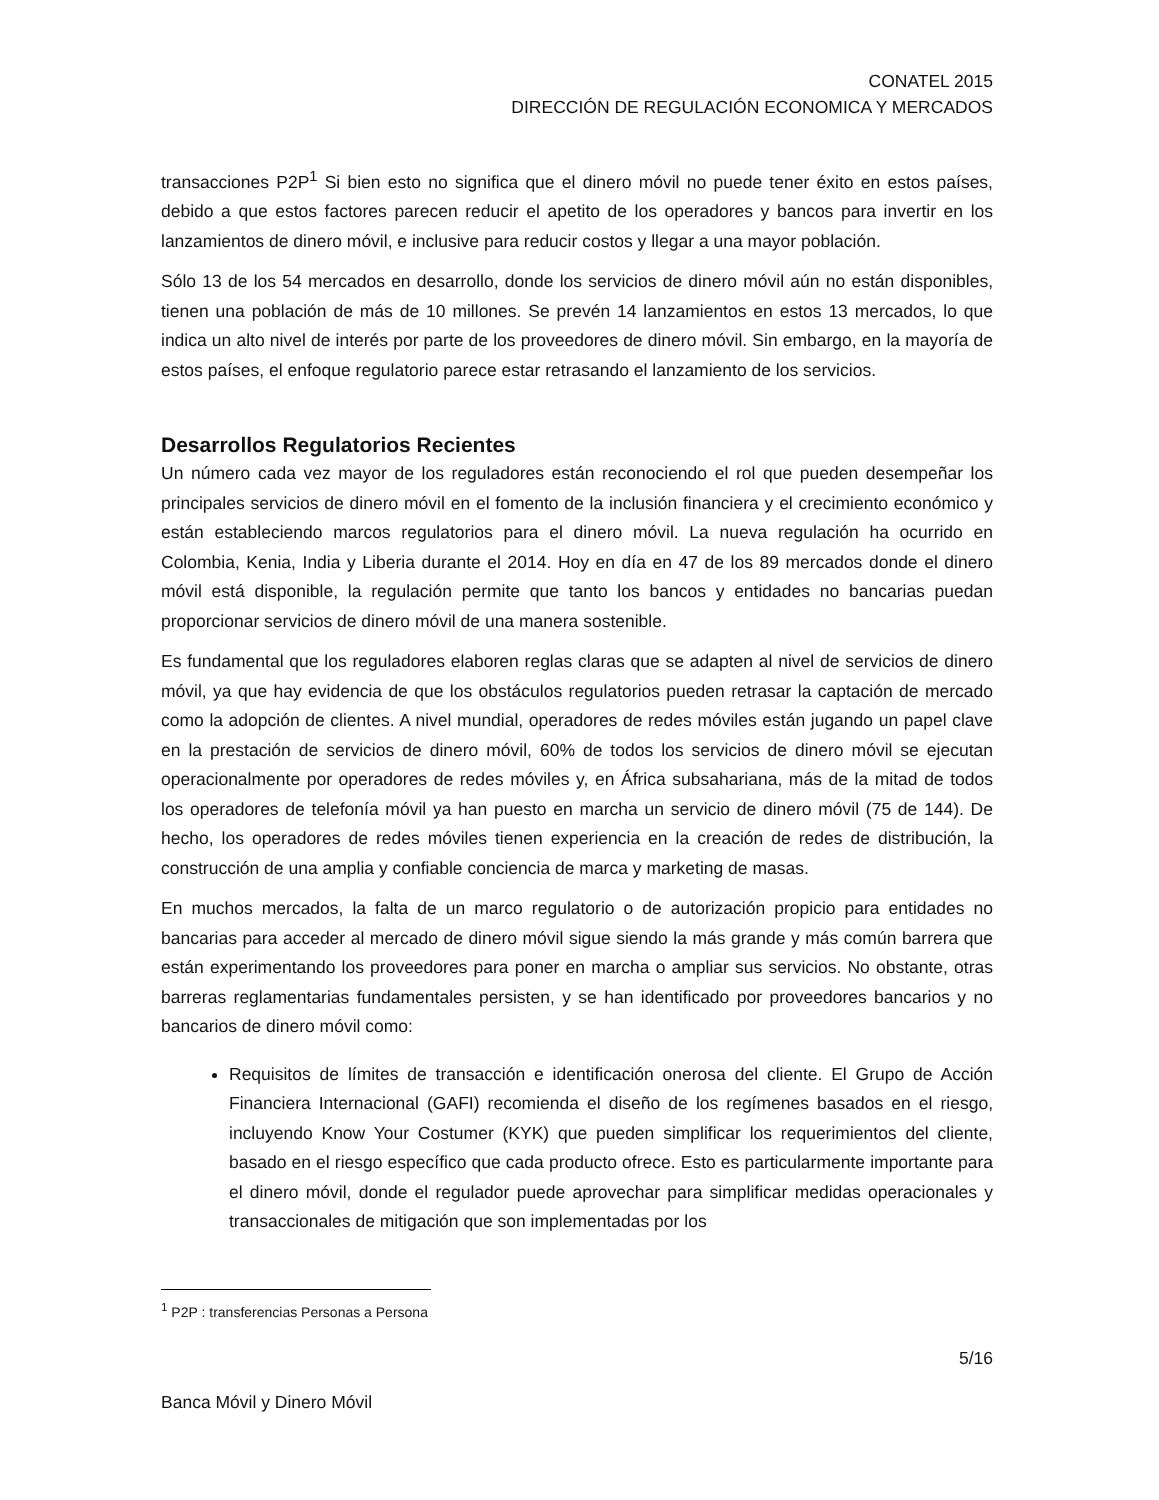CONATEL 2015
DIRECCIÓN DE REGULACIÓN ECONOMICA Y MERCADOS
transacciones P2P<sup>1</sup> Si bien esto no significa que el dinero móvil no puede tener éxito en estos países, debido a que estos factores parecen reducir el apetito de los operadores y bancos para invertir en los lanzamientos de dinero móvil, e inclusive para reducir costos y llegar a una mayor población.
Sólo 13 de los 54 mercados en desarrollo, donde los servicios de dinero móvil aún no están disponibles, tienen una población de más de 10 millones. Se prevén 14 lanzamientos en estos 13 mercados, lo que indica un alto nivel de interés por parte de los proveedores de dinero móvil. Sin embargo, en la mayoría de estos países, el enfoque regulatorio parece estar retrasando el lanzamiento de los servicios.
Desarrollos Regulatorios Recientes
Un número cada vez mayor de los reguladores están reconociendo el rol que pueden desempeñar los principales servicios de dinero móvil en el fomento de la inclusión financiera y el crecimiento económico y están estableciendo marcos regulatorios para el dinero móvil. La nueva regulación ha ocurrido en Colombia, Kenia, India y Liberia durante el 2014. Hoy en día en 47 de los 89 mercados donde el dinero móvil está disponible, la regulación permite que tanto los bancos y entidades no bancarias puedan proporcionar servicios de dinero móvil de una manera sostenible.
Es fundamental que los reguladores elaboren reglas claras que se adapten al nivel de servicios de dinero móvil, ya que hay evidencia de que los obstáculos regulatorios pueden retrasar la captación de mercado como la adopción de clientes. A nivel mundial, operadores de redes móviles están jugando un papel clave en la prestación de servicios de dinero móvil, 60% de todos los servicios de dinero móvil se ejecutan operacionalmente por operadores de redes móviles y, en África subsahariana, más de la mitad de todos los operadores de telefonía móvil ya han puesto en marcha un servicio de dinero móvil (75 de 144). De hecho, los operadores de redes móviles tienen experiencia en la creación de redes de distribución, la construcción de una amplia y confiable conciencia de marca y marketing de masas.
En muchos mercados, la falta de un marco regulatorio o de autorización propicio para entidades no bancarias para acceder al mercado de dinero móvil sigue siendo la más grande y más común barrera que están experimentando los proveedores para poner en marcha o ampliar sus servicios. No obstante, otras barreras reglamentarias fundamentales persisten, y se han identificado por proveedores bancarios y no bancarios de dinero móvil como:
Requisitos de límites de transacción e identificación onerosa del cliente. El Grupo de Acción Financiera Internacional (GAFI) recomienda el diseño de los regímenes basados en el riesgo, incluyendo Know Your Costumer (KYK) que pueden simplificar los requerimientos del cliente, basado en el riesgo específico que cada producto ofrece. Esto es particularmente importante para el dinero móvil, donde el regulador puede aprovechar para simplificar medidas operacionales y transaccionales de mitigación que son implementadas por los
<sup>1</sup> P2P : transferencias Personas a Persona
5/16
Banca Móvil y Dinero Móvil